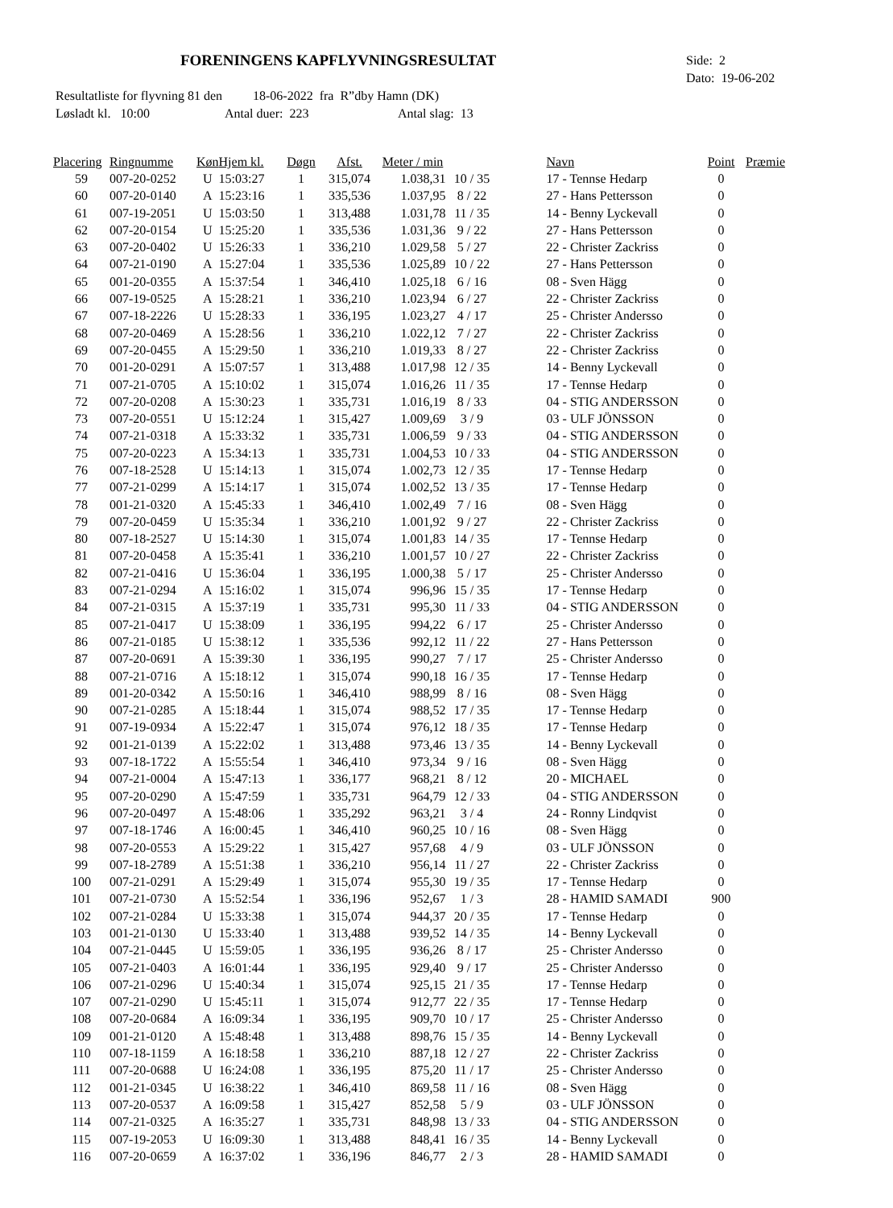FORENINGENS KAPFLYVNINGSRESULTAT
Side: 2
Dato: 19-06-202
Resultatliste for flyvning 81 den 18-06-2022 fra R”dby Hamn (DK)
Løsladt kl. 10:00 Antal duer: 223 Antal slag: 13
| Placering | Ringnumme | Køn | Hjem kl. | Døgn | Afst. | Meter / min | | | Navn | Point | Præmie |
| --- | --- | --- | --- | --- | --- | --- | --- | --- | --- | --- | --- |
| 59 | 007-20-0252 | U | 15:03:27 | 1 | 315,074 | 1.038,31 | 10 / 35 | | 17 - Tennse Hedarp | 0 | |
| 60 | 007-20-0140 | A | 15:23:16 | 1 | 335,536 | 1.037,95 | 8 / 22 | | 27 - Hans Pettersson | 0 | |
| 61 | 007-19-2051 | U | 15:03:50 | 1 | 313,488 | 1.031,78 | 11 / 35 | | 14 - Benny Lyckevall | 0 | |
| 62 | 007-20-0154 | U | 15:25:20 | 1 | 335,536 | 1.031,36 | 9 / 22 | | 27 - Hans Pettersson | 0 | |
| 63 | 007-20-0402 | U | 15:26:33 | 1 | 336,210 | 1.029,58 | 5 / 27 | | 22 - Christer Zackriss | 0 | |
| 64 | 007-21-0190 | A | 15:27:04 | 1 | 335,536 | 1.025,89 | 10 / 22 | | 27 - Hans Pettersson | 0 | |
| 65 | 001-20-0355 | A | 15:37:54 | 1 | 346,410 | 1.025,18 | 6 / 16 | | 08 - Sven Hägg | 0 | |
| 66 | 007-19-0525 | A | 15:28:21 | 1 | 336,210 | 1.023,94 | 6 / 27 | | 22 - Christer Zackriss | 0 | |
| 67 | 007-18-2226 | U | 15:28:33 | 1 | 336,195 | 1.023,27 | 4 / 17 | | 25 - Christer Andersso | 0 | |
| 68 | 007-20-0469 | A | 15:28:56 | 1 | 336,210 | 1.022,12 | 7 / 27 | | 22 - Christer Zackriss | 0 | |
| 69 | 007-20-0455 | A | 15:29:50 | 1 | 336,210 | 1.019,33 | 8 / 27 | | 22 - Christer Zackriss | 0 | |
| 70 | 001-20-0291 | A | 15:07:57 | 1 | 313,488 | 1.017,98 | 12 / 35 | | 14 - Benny Lyckevall | 0 | |
| 71 | 007-21-0705 | A | 15:10:02 | 1 | 315,074 | 1.016,26 | 11 / 35 | | 17 - Tennse Hedarp | 0 | |
| 72 | 007-20-0208 | A | 15:30:23 | 1 | 335,731 | 1.016,19 | 8 / 33 | | 04 - STIG ANDERSSON | 0 | |
| 73 | 007-20-0551 | U | 15:12:24 | 1 | 315,427 | 1.009,69 | 3 / 9 | | 03 - ULF JÖNSSON | 0 | |
| 74 | 007-21-0318 | A | 15:33:32 | 1 | 335,731 | 1.006,59 | 9 / 33 | | 04 - STIG ANDERSSON | 0 | |
| 75 | 007-20-0223 | A | 15:34:13 | 1 | 335,731 | 1.004,53 | 10 / 33 | | 04 - STIG ANDERSSON | 0 | |
| 76 | 007-18-2528 | U | 15:14:13 | 1 | 315,074 | 1.002,73 | 12 / 35 | | 17 - Tennse Hedarp | 0 | |
| 77 | 007-21-0299 | A | 15:14:17 | 1 | 315,074 | 1.002,52 | 13 / 35 | | 17 - Tennse Hedarp | 0 | |
| 78 | 001-21-0320 | A | 15:45:33 | 1 | 346,410 | 1.002,49 | 7 / 16 | | 08 - Sven Hägg | 0 | |
| 79 | 007-20-0459 | U | 15:35:34 | 1 | 336,210 | 1.001,92 | 9 / 27 | | 22 - Christer Zackriss | 0 | |
| 80 | 007-18-2527 | U | 15:14:30 | 1 | 315,074 | 1.001,83 | 14 / 35 | | 17 - Tennse Hedarp | 0 | |
| 81 | 007-20-0458 | A | 15:35:41 | 1 | 336,210 | 1.001,57 | 10 / 27 | | 22 - Christer Zackriss | 0 | |
| 82 | 007-21-0416 | U | 15:36:04 | 1 | 336,195 | 1.000,38 | 5 / 17 | | 25 - Christer Andersso | 0 | |
| 83 | 007-21-0294 | A | 15:16:02 | 1 | 315,074 | 996,96 | 15 / 35 | | 17 - Tennse Hedarp | 0 | |
| 84 | 007-21-0315 | A | 15:37:19 | 1 | 335,731 | 995,30 | 11 / 33 | | 04 - STIG ANDERSSON | 0 | |
| 85 | 007-21-0417 | U | 15:38:09 | 1 | 336,195 | 994,22 | 6 / 17 | | 25 - Christer Andersso | 0 | |
| 86 | 007-21-0185 | U | 15:38:12 | 1 | 335,536 | 992,12 | 11 / 22 | | 27 - Hans Pettersson | 0 | |
| 87 | 007-20-0691 | A | 15:39:30 | 1 | 336,195 | 990,27 | 7 / 17 | | 25 - Christer Andersso | 0 | |
| 88 | 007-21-0716 | A | 15:18:12 | 1 | 315,074 | 990,18 | 16 / 35 | | 17 - Tennse Hedarp | 0 | |
| 89 | 001-20-0342 | A | 15:50:16 | 1 | 346,410 | 988,99 | 8 / 16 | | 08 - Sven Hägg | 0 | |
| 90 | 007-21-0285 | A | 15:18:44 | 1 | 315,074 | 988,52 | 17 / 35 | | 17 - Tennse Hedarp | 0 | |
| 91 | 007-19-0934 | A | 15:22:47 | 1 | 315,074 | 976,12 | 18 / 35 | | 17 - Tennse Hedarp | 0 | |
| 92 | 001-21-0139 | A | 15:22:02 | 1 | 313,488 | 973,46 | 13 / 35 | | 14 - Benny Lyckevall | 0 | |
| 93 | 007-18-1722 | A | 15:55:54 | 1 | 346,410 | 973,34 | 9 / 16 | | 08 - Sven Hägg | 0 | |
| 94 | 007-21-0004 | A | 15:47:13 | 1 | 336,177 | 968,21 | 8 / 12 | | 20 - MICHAEL | 0 | |
| 95 | 007-20-0290 | A | 15:47:59 | 1 | 335,731 | 964,79 | 12 / 33 | | 04 - STIG ANDERSSON | 0 | |
| 96 | 007-20-0497 | A | 15:48:06 | 1 | 335,292 | 963,21 | 3 / 4 | | 24 - Ronny Lindqvist | 0 | |
| 97 | 007-18-1746 | A | 16:00:45 | 1 | 346,410 | 960,25 | 10 / 16 | | 08 - Sven Hägg | 0 | |
| 98 | 007-20-0553 | A | 15:29:22 | 1 | 315,427 | 957,68 | 4 / 9 | | 03 - ULF JÖNSSON | 0 | |
| 99 | 007-18-2789 | A | 15:51:38 | 1 | 336,210 | 956,14 | 11 / 27 | | 22 - Christer Zackriss | 0 | |
| 100 | 007-21-0291 | A | 15:29:49 | 1 | 315,074 | 955,30 | 19 / 35 | | 17 - Tennse Hedarp | 0 | |
| 101 | 007-21-0730 | A | 15:52:54 | 1 | 336,196 | 952,67 | 1 / 3 | | 28 - HAMID SAMADI | 900 | |
| 102 | 007-21-0284 | U | 15:33:38 | 1 | 315,074 | 944,37 | 20 / 35 | | 17 - Tennse Hedarp | 0 | |
| 103 | 001-21-0130 | U | 15:33:40 | 1 | 313,488 | 939,52 | 14 / 35 | | 14 - Benny Lyckevall | 0 | |
| 104 | 007-21-0445 | U | 15:59:05 | 1 | 336,195 | 936,26 | 8 / 17 | | 25 - Christer Andersso | 0 | |
| 105 | 007-21-0403 | A | 16:01:44 | 1 | 336,195 | 929,40 | 9 / 17 | | 25 - Christer Andersso | 0 | |
| 106 | 007-21-0296 | U | 15:40:34 | 1 | 315,074 | 925,15 | 21 / 35 | | 17 - Tennse Hedarp | 0 | |
| 107 | 007-21-0290 | U | 15:45:11 | 1 | 315,074 | 912,77 | 22 / 35 | | 17 - Tennse Hedarp | 0 | |
| 108 | 007-20-0684 | A | 16:09:34 | 1 | 336,195 | 909,70 | 10 / 17 | | 25 - Christer Andersso | 0 | |
| 109 | 001-21-0120 | A | 15:48:48 | 1 | 313,488 | 898,76 | 15 / 35 | | 14 - Benny Lyckevall | 0 | |
| 110 | 007-18-1159 | A | 16:18:58 | 1 | 336,210 | 887,18 | 12 / 27 | | 22 - Christer Zackriss | 0 | |
| 111 | 007-20-0688 | U | 16:24:08 | 1 | 336,195 | 875,20 | 11 / 17 | | 25 - Christer Andersso | 0 | |
| 112 | 001-21-0345 | U | 16:38:22 | 1 | 346,410 | 869,58 | 11 / 16 | | 08 - Sven Hägg | 0 | |
| 113 | 007-20-0537 | A | 16:09:58 | 1 | 315,427 | 852,58 | 5 / 9 | | 03 - ULF JÖNSSON | 0 | |
| 114 | 007-21-0325 | A | 16:35:27 | 1 | 335,731 | 848,98 | 13 / 33 | | 04 - STIG ANDERSSON | 0 | |
| 115 | 007-19-2053 | U | 16:09:30 | 1 | 313,488 | 848,41 | 16 / 35 | | 14 - Benny Lyckevall | 0 | |
| 116 | 007-20-0659 | A | 16:37:02 | 1 | 336,196 | 846,77 | 2 / 3 | | 28 - HAMID SAMADI | 0 | |